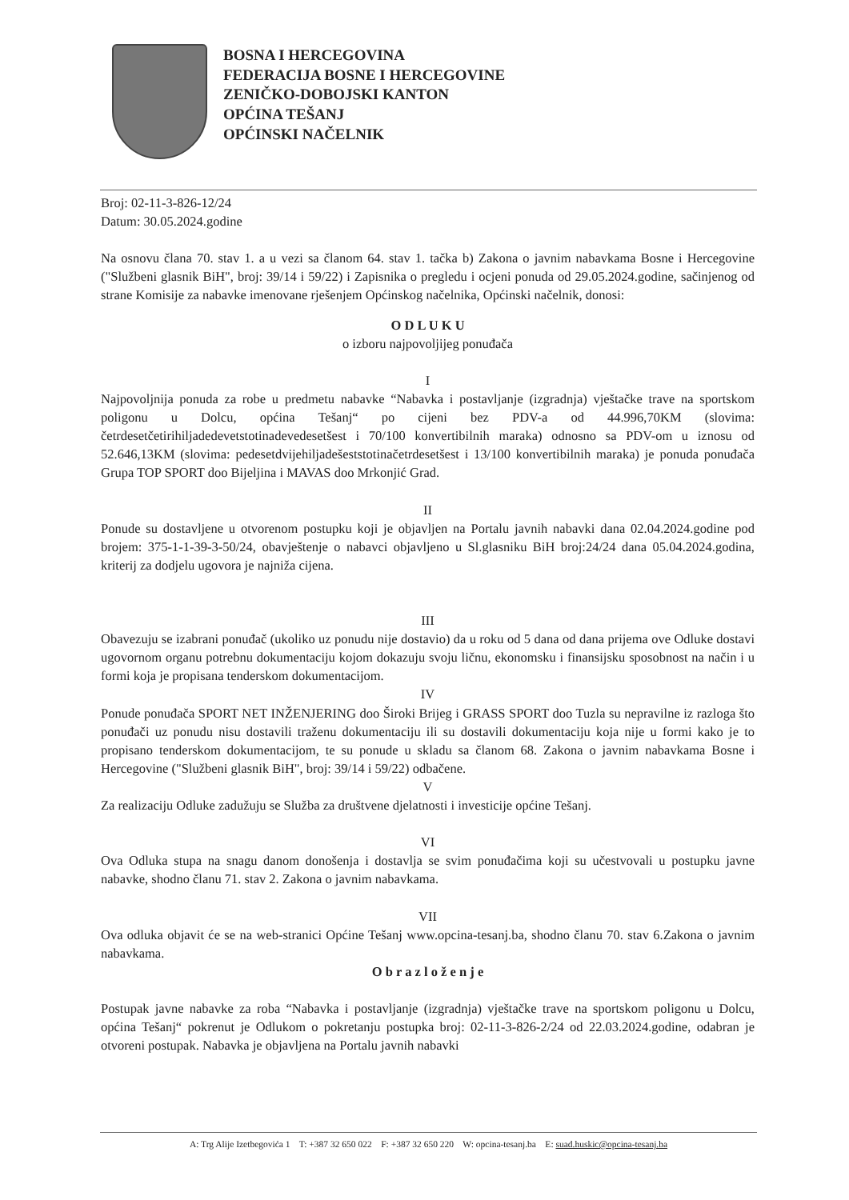BOSNA I HERCEGOVINA
FEDERACIJA BOSNE I HERCEGOVINE
ZENIČKO-DOBOJSKI KANTON
OPĆINA TEŠANJ
OPĆINSKI NAČELNIK
Broj: 02-11-3-826-12/24
Datum: 30.05.2024.godine
Na osnovu člana 70. stav 1. a u vezi sa članom 64. stav 1. tačka b) Zakona o javnim nabavkama Bosne i Hercegovine ("Službeni glasnik BiH", broj: 39/14 i 59/22) i Zapisnika o pregledu i ocjeni ponuda od 29.05.2024.godine, sačinjenog od strane Komisije za nabavke imenovane rješenjem Općinskog načelnika, Općinski načelnik, donosi:
O D L U K U
o izboru najpovoljijeg ponuđača
I
Najpovoljnija ponuda za robe u predmetu nabavke “Nabavka i postavljanje (izgradnja) vještačke trave na sportskom poligonu u Dolcu, općina Tešanj“ po cijeni bez PDV-a od 44.996,70KM (slovima: četrdesetčetirihiljadedevetstotinadevedesetšest i 70/100 konvertibilnih maraka) odnosno sa PDV-om u iznosu od 52.646,13KM (slovima: pedesetdvijehiljadešeststotinačetrdesetšest i 13/100 konvertibilnih maraka) je ponuda ponuđača Grupa TOP SPORT doo Bijeljina i MAVAS doo Mrkonjić Grad.
II
Ponude su dostavljene u otvorenom postupku koji je objavljen na Portalu javnih nabavki dana 02.04.2024.godine pod brojem: 375-1-1-39-3-50/24, obavještenje o nabavci objavljeno u Sl.glasniku BiH broj:24/24 dana 05.04.2024.godina, kriterij za dodjelu ugovora je najniža cijena.
III
Obavezuju se izabrani ponuđač (ukoliko uz ponudu nije dostavio) da u roku od 5 dana od dana prijema ove Odluke dostavi ugovornom organu potrebnu dokumentaciju kojom dokazuju svoju ličnu, ekonomsku i finansijsku sposobnost na način i u formi koja je propisana tenderskom dokumentacijom.
IV
Ponude ponuđača SPORT NET INŽENJERING doo Široki Brijeg i GRASS SPORT doo Tuzla su nepravilne iz razloga što ponuđači uz ponudu nisu dostavili traženu dokumentaciju ili su dostavili dokumentaciju koja nije u formi kako je to propisano tenderskom dokumentacijom, te su ponude u skladu sa članom 68. Zakona o javnim nabavkama Bosne i Hercegovine ("Službeni glasnik BiH", broj: 39/14 i 59/22) odbačene.
V
Za realizaciju Odluke zadužuju se Služba za društvene djelatnosti i investicije općine Tešanj.
VI
Ova Odluka stupa na snagu danom donošenja i dostavlja se svim ponuđačima koji su učestvovali u postupku javne nabavke, shodno članu 71. stav 2. Zakona o javnim nabavkama.
VII
Ova odluka objavit će se na web-stranici Općine Tešanj www.opcina-tesanj.ba, shodno članu 70. stav 6.Zakona o javnim nabavkama.
O b r a z l o ž e n j e
Postupak javne nabavke za roba “Nabavka i postavljanje (izgradnja) vještačke trave na sportskom poligonu u Dolcu, općina Tešanj“ pokrenut je Odlukom o pokretanju postupka broj: 02-11-3-826-2/24 od 22.03.2024.godine, odabran je otvoreni postupak. Nabavka je objavljena na Portalu javnih nabavki
A: Trg Alije Izetbegovića 1 T: +387 32 650 022 F: +387 32 650 220 W: opcina-tesanj.ba E: suad.huskic@opcina-tesanj.ba